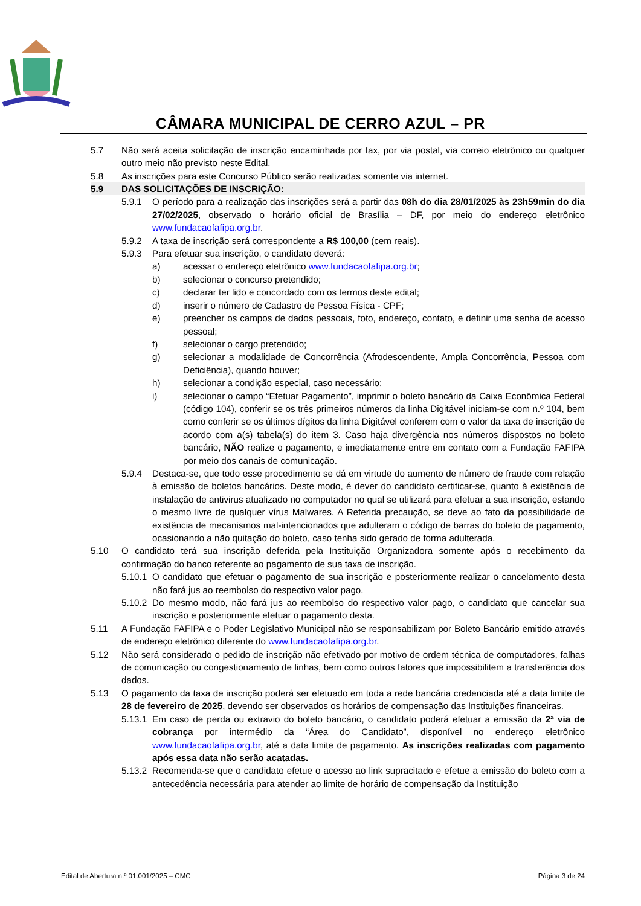CÂMARA MUNICIPAL DE CERRO AZUL – PR
5.7 Não será aceita solicitação de inscrição encaminhada por fax, por via postal, via correio eletrônico ou qualquer outro meio não previsto neste Edital.
5.8 As inscrições para este Concurso Público serão realizadas somente via internet.
5.9 DAS SOLICITAÇÕES DE INSCRIÇÃO:
5.9.1 O período para a realização das inscrições será a partir das 08h do dia 28/01/2025 às 23h59min do dia 27/02/2025, observado o horário oficial de Brasília – DF, por meio do endereço eletrônico www.fundacaofafipa.org.br.
5.9.2 A taxa de inscrição será correspondente a R$ 100,00 (cem reais).
5.9.3 Para efetuar sua inscrição, o candidato deverá:
a) acessar o endereço eletrônico www.fundacaofafipa.org.br;
b) selecionar o concurso pretendido;
c) declarar ter lido e concordado com os termos deste edital;
d) inserir o número de Cadastro de Pessoa Física - CPF;
e) preencher os campos de dados pessoais, foto, endereço, contato, e definir uma senha de acesso pessoal;
f) selecionar o cargo pretendido;
g) selecionar a modalidade de Concorrência (Afrodescendente, Ampla Concorrência, Pessoa com Deficiência), quando houver;
h) selecionar a condição especial, caso necessário;
i) selecionar o campo “Efetuar Pagamento”, imprimir o boleto bancário da Caixa Econômica Federal (código 104), conferir se os três primeiros números da linha Digitável iniciam-se com n.º 104, bem como conferir se os últimos dígitos da linha Digitável conferem com o valor da taxa de inscrição de acordo com a(s) tabela(s) do item 3. Caso haja divergência nos números dispostos no boleto bancário, NÃO realize o pagamento, e imediatamente entre em contato com a Fundação FAFIPA por meio dos canais de comunicação.
5.9.4 Destaca-se, que todo esse procedimento se dá em virtude do aumento de número de fraude com relação à emissão de boletos bancários. Deste modo, é dever do candidato certificar-se, quanto à existência de instalação de antivirus atualizado no computador no qual se utilizará para efetuar a sua inscrição, estando o mesmo livre de qualquer vírus Malwares. A Referida precaução, se deve ao fato da possibilidade de existência de mecanismos mal-intencionados que adulteram o código de barras do boleto de pagamento, ocasionando a não quitação do boleto, caso tenha sido gerado de forma adulterada.
5.10 O candidato terá sua inscrição deferida pela Instituição Organizadora somente após o recebimento da confirmação do banco referente ao pagamento de sua taxa de inscrição.
5.10.1 O candidato que efetuar o pagamento de sua inscrição e posteriormente realizar o cancelamento desta não fará jus ao reembolso do respectivo valor pago.
5.10.2 Do mesmo modo, não fará jus ao reembolso do respectivo valor pago, o candidato que cancelar sua inscrição e posteriormente efetuar o pagamento desta.
5.11 A Fundação FAFIPA e o Poder Legislativo Municipal não se responsabilizam por Boleto Bancário emitido através de endereço eletrônico diferente do www.fundacaofafipa.org.br.
5.12 Não será considerado o pedido de inscrição não efetivado por motivo de ordem técnica de computadores, falhas de comunicação ou congestionamento de linhas, bem como outros fatores que impossibilitem a transferência dos dados.
5.13 O pagamento da taxa de inscrição poderá ser efetuado em toda a rede bancária credenciada até a data limite de 28 de fevereiro de 2025, devendo ser observados os horários de compensação das Instituições financeiras.
5.13.1 Em caso de perda ou extravio do boleto bancário, o candidato poderá efetuar a emissão da 2ª via de cobrança por intermédio da “Área do Candidato”, disponível no endereço eletrônico www.fundacaofafipa.org.br, até a data limite de pagamento. As inscrições realizadas com pagamento após essa data não serão acatadas.
5.13.2 Recomenda-se que o candidato efetue o acesso ao link supracitado e efetue a emissão do boleto com a antecedência necessária para atender ao limite de horário de compensação da Instituição
Edital de Abertura n.º 01.001/2025 – CMC Página 3 de 24